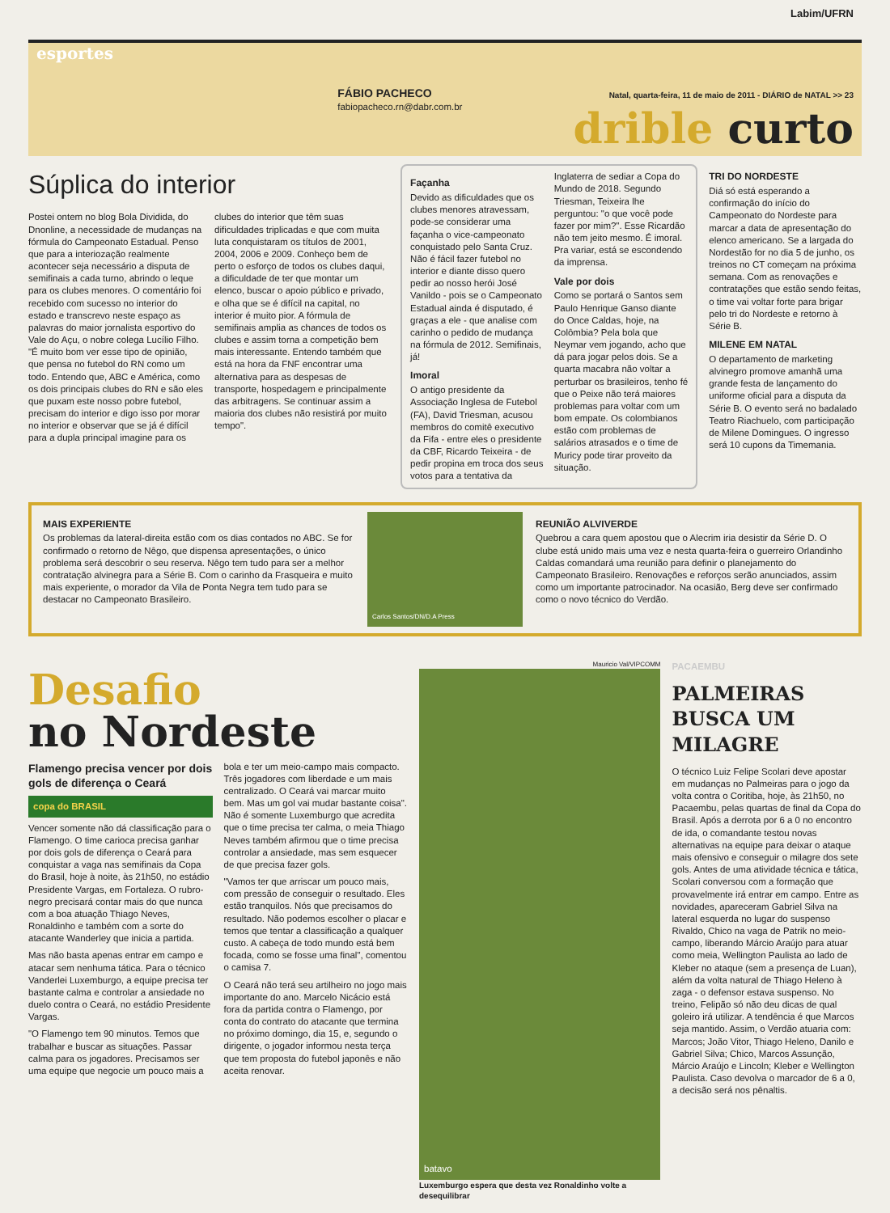Labim/UFRN
esportes
FÁBIO PACHECO
fabiopacheco.rn@dabr.com.br
Natal, quarta-feira, 11 de maio de 2011 - DIÁRIO de NATAL >> 23
drible curto
Súplica do interior
Postei ontem no blog Bola Dividida, do Dnonline, a necessidade de mudanças na fórmula do Campeonato Estadual. Penso que para a interiozação realmente acontecer seja necessário a disputa de semifinais a cada turno, abrindo o leque para os clubes menores. O comentário foi recebido com sucesso no interior do estado e transcrevo neste espaço as palavras do maior jornalista esportivo do Vale do Açu, o nobre colega Lucílio Filho. "É muito bom ver esse tipo de opinião, que pensa no futebol do RN como um todo. Entendo que, ABC e América, como os dois principais clubes do RN e são eles que puxam este nosso pobre futebol, precisam do interior e digo isso por morar no interior e observar que se já é difícil para a dupla principal imagine para os clubes do interior que têm suas dificuldades triplicadas e que com muita luta conquistaram os títulos de 2001, 2004, 2006 e 2009. Conheço bem de perto o esforço de todos os clubes daqui, a dificuldade de ter que montar um elenco, buscar o apoio público e privado, e olha que se é difícil na capital, no interior é muito pior. A fórmula de semifinais amplia as chances de todos os clubes e assim torna a competição bem mais interessante. Entendo também que está na hora da FNF encontrar uma alternativa para as despesas de transporte, hospedagem e principalmente das arbitragens. Se continuar assim a maioria dos clubes não resistirá por muito tempo".
Façanha
Devido as dificuldades que os clubes menores atravessam, pode-se considerar uma façanha o vice-campeonato conquistado pelo Santa Cruz. Não é fácil fazer futebol no interior e diante disso quero pedir ao nosso herói José Vanildo - pois se o Campeonato Estadual ainda é disputado, é graças a ele - que analise com carinho o pedido de mudança na fórmula de 2012. Semifinais, já!
Imoral
O antigo presidente da Associação Inglesa de Futebol (FA), David Triesman, acusou membros do comitê executivo da Fifa - entre eles o presidente da CBF, Ricardo Teixeira - de pedir propina em troca dos seus votos para a tentativa da Inglaterra de sediar a Copa do Mundo de 2018. Segundo Triesman, Teixeira lhe perguntou: "o que você pode fazer por mim?". Esse Ricardão não tem jeito mesmo. É imoral. Pra variar, está se escondendo da imprensa.
Vale por dois
Como se portará o Santos sem Paulo Henrique Ganso diante do Once Caldas, hoje, na Colômbia? Pela bola que Neymar vem jogando, acho que dá para jogar pelos dois. Se a quarta macabra não voltar a perturbar os brasileiros, tenho fé que o Peixe não terá maiores problemas para voltar com um bom empate. Os colombianos estão com problemas de salários atrasados e o time de Muricy pode tirar proveito da situação.
TRI DO NORDESTE
Diá só está esperando a confirmação do início do Campeonato do Nordeste para marcar a data de apresentação do elenco americano. Se a largada do Nordestão for no dia 5 de junho, os treinos no CT começam na próxima semana. Com as renovações e contratações que estão sendo feitas, o time vai voltar forte para brigar pelo tri do Nordeste e retorno à Série B.
MILENE EM NATAL
O departamento de marketing alvinegro promove amanhã uma grande festa de lançamento do uniforme oficial para a disputa da Série B. O evento será no badalado Teatro Riachuelo, com participação de Milene Domingues. O ingresso será 10 cupons da Timemania.
MAIS EXPERIENTE
Os problemas da lateral-direita estão com os dias contados no ABC. Se for confirmado o retorno de Nêgo, que dispensa apresentações, o único problema será descobrir o seu reserva. Nêgo tem tudo para ser a melhor contratação alvinegra para a Série B. Com o carinho da Frasqueira e muito mais experiente, o morador da Vila de Ponta Negra tem tudo para se destacar no Campeonato Brasileiro.
Carlos Santos/DN/D.A Press
REUNIÃO ALVIVERDE
Quebrou a cara quem apostou que o Alecrim iria desistir da Série D. O clube está unido mais uma vez e nesta quarta-feira o guerreiro Orlandinho Caldas comandará uma reunião para definir o planejamento do Campeonato Brasileiro. Renovações e reforços serão anunciados, assim como um importante patrocinador. Na ocasião, Berg deve ser confirmado como o novo técnico do Verdão.
Desafio
no Nordeste
Flamengo precisa vencer por dois gols de diferença o Ceará
copa do BRASIL
Vencer somente não dá classificação para o Flamengo. O time carioca precisa ganhar por dois gols de diferença o Ceará para conquistar a vaga nas semifinais da Copa do Brasil, hoje à noite, às 21h50, no estádio Presidente Vargas, em Fortaleza. O rubro-negro precisará contar mais do que nunca com a boa atuação Thiago Neves, Ronaldinho e também com a sorte do atacante Wanderley que inicia a partida.
Mas não basta apenas entrar em campo e atacar sem nenhuma tática. Para o técnico Vanderlei Luxemburgo, a equipe precisa ter bastante calma e controlar a ansiedade no duelo contra o Ceará, no estádio Presidente Vargas.
"O Flamengo tem 90 minutos. Temos que trabalhar e buscar as situações. Passar calma para os jogadores. Precisamos ser uma equipe que negocie um pouco mais a bola e ter um meio-campo mais compacto. Três jogadores com liberdade e um mais centralizado. O Ceará vai marcar muito bem. Mas um gol vai mudar bastante coisa". Não é somente Luxemburgo que acredita que o time precisa ter calma, o meia Thiago Neves também afirmou que o time precisa controlar a ansiedade, mas sem esquecer de que precisa fazer gols.
"Vamos ter que arriscar um pouco mais, com pressão de conseguir o resultado. Eles estão tranquilos. Nós que precisamos do resultado. Não podemos escolher o placar e temos que tentar a classificação a qualquer custo. A cabeça de todo mundo está bem focada, como se fosse uma final", comentou o camisa 7.
O Ceará não terá seu artilheiro no jogo mais importante do ano. Marcelo Nicácio está fora da partida contra o Flamengo, por conta do contrato do atacante que termina no próximo domingo, dia 15, e, segundo o dirigente, o jogador informou nesta terça que tem proposta do futebol japonês e não aceita renovar.
Mauricio Val/VIPCOMM
batavo
Luxemburgo espera que desta vez Ronaldinho volte a desequilibrar
PACAEMBU
PALMEIRAS BUSCA UM MILAGRE
O técnico Luiz Felipe Scolari deve apostar em mudanças no Palmeiras para o jogo da volta contra o Coritiba, hoje, às 21h50, no Pacaembu, pelas quartas de final da Copa do Brasil. Após a derrota por 6 a 0 no encontro de ida, o comandante testou novas alternativas na equipe para deixar o ataque mais ofensivo e conseguir o milagre dos sete gols. Antes de uma atividade técnica e tática, Scolari conversou com a formação que provavelmente irá entrar em campo. Entre as novidades, apareceram Gabriel Silva na lateral esquerda no lugar do suspenso Rivaldo, Chico na vaga de Patrik no meio-campo, liberando Márcio Araújo para atuar como meia, Wellington Paulista ao lado de Kleber no ataque (sem a presença de Luan), além da volta natural de Thiago Heleno à zaga - o defensor estava suspenso. No treino, Felipão só não deu dicas de qual goleiro irá utilizar. A tendência é que Marcos seja mantido. Assim, o Verdão atuaria com: Marcos; João Vitor, Thiago Heleno, Danilo e Gabriel Silva; Chico, Marcos Assunção, Márcio Araújo e Lincoln; Kleber e Wellington Paulista. Caso devolva o marcador de 6 a 0, a decisão será nos pênaltis.